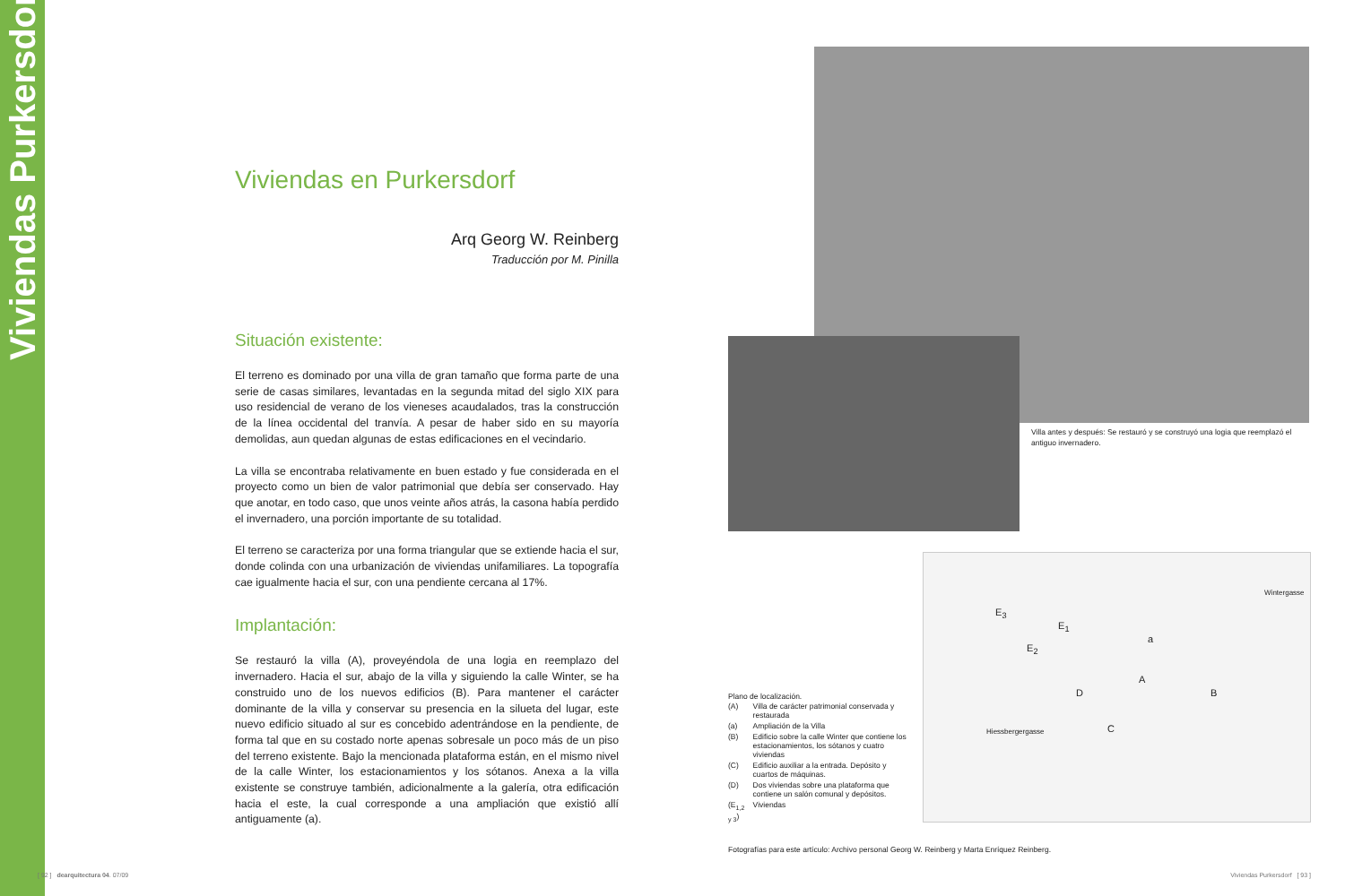Viviendas Purkersdorf
Viviendas en Purkersdorf
Arq Georg W. Reinberg
Traducción por M. Pinilla
Situación existente:
El terreno es dominado por una villa de gran tamaño que forma parte de una serie de casas similares, levantadas en la segunda mitad del siglo XIX para uso residencial de verano de los vieneses acaudalados, tras la construcción de la línea occidental del tranvía. A pesar de haber sido en su mayoría demolidas, aun quedan algunas de estas edificaciones en el vecindario.
La villa se encontraba relativamente en buen estado y fue considerada en el proyecto como un bien de valor patrimonial que debía ser conservado. Hay que anotar, en todo caso, que unos veinte años atrás, la casona había perdido el invernadero, una porción importante de su totalidad.
El terreno se caracteriza por una forma triangular que se extiende hacia el sur, donde colinda con una urbanización de viviendas unifamiliares. La topografía cae igualmente hacia el sur, con una pendiente cercana al 17%.
Implantación:
Se restauró la villa (A), proveyéndola de una logia en reemplazo del invernadero. Hacia el sur, abajo de la villa y siguiendo la calle Winter, se ha construido uno de los nuevos edificios (B). Para mantener el carácter dominante de la villa y conservar su presencia en la silueta del lugar, este nuevo edificio situado al sur es concebido adentrándose en la pendiente, de forma tal que en su costado norte apenas sobresale un poco más de un piso del terreno existente. Bajo la mencionada plataforma están, en el mismo nivel de la calle Winter, los estacionamientos y los sótanos. Anexa a la villa existente se construye también, adicionalmente a la galería, otra edificación hacia el este, la cual corresponde a una ampliación que existió allí antiguamente (a).
Villa antes y después: Se restauró y se construyó una logia que reemplazó el antiguo invernadero.
Plano de localización.
| (A) | Villa de carácter patrimonial conservada y restaurada |
| (a) | Ampliación de la Villa |
| (B) | Edificio sobre la calle Winter que contiene los estacionamientos, los sótanos y cuatro viviendas |
| (C) | Edificio auxiliar a la entrada. Depósito y cuartos de máquinas. |
| (D) | Dos viviendas sobre una plataforma que contiene un salón comunal y depósitos. |
| (E<sub>1,2 y 3</sub>) | Viviendas |
E<sub>3</sub>
E<sub>1</sub>
E<sub>2</sub>
a
A
D B
C Hiessbergergasse
Wintergasse
Fotografías para este artículo: Archivo personal Georg W. Reinberg y Marta Enríquez Reinberg.
[ 92 ] dearquitectura 04. 07/09
Viviendas Purkersdorf [ 93 ]